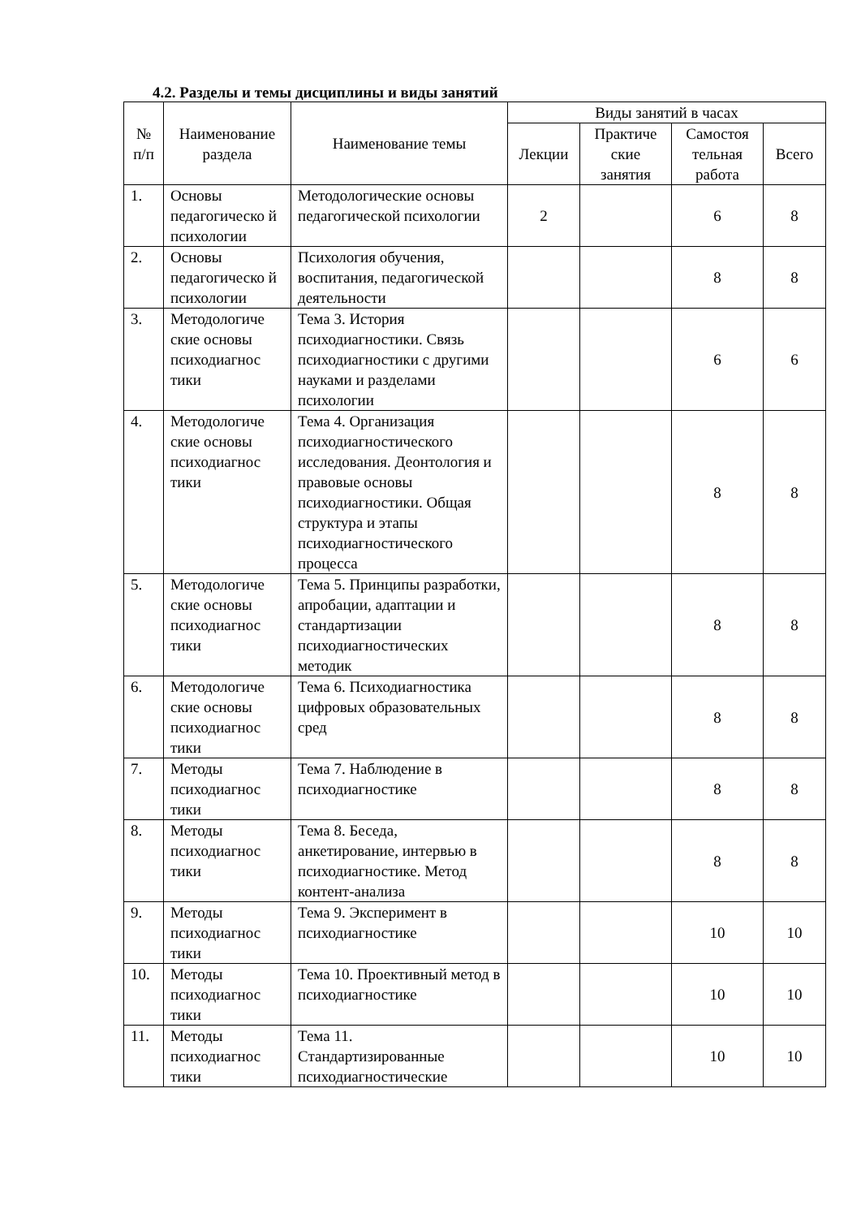4.2. Разделы и темы дисциплины и виды занятий
| № п/п | Наименование раздела | Наименование темы | Виды занятий в часах | | | |
| --- | --- | --- | --- | --- | --- | --- |
| | | | Лекции | Практиче ские занятия | Самостоя тельная работа | Всего |
| 1. | Основы педагогическо й психологии | Методологические основы педагогической психологии | 2 | | 6 | 8 |
| 2. | Основы педагогическо й психологии | Психология обучения, воспитания, педагогической деятельности | | | 8 | 8 |
| 3. | Методологиче ские основы психодиагнос тики | Тема 3. История психодиагностики. Связь психодиагностики с другими науками и разделами психологии | | | 6 | 6 |
| 4. | Методологиче ские основы психодиагнос тики | Тема 4. Организация психодиагностического исследования. Деонтология и правовые основы психодиагностики. Общая структура и этапы психодиагностического процесса | | | 8 | 8 |
| 5. | Методологиче ские основы психодиагнос тики | Тема 5. Принципы разработки, апробации, адаптации и стандартизации психодиагностических методик | | | 8 | 8 |
| 6. | Методологиче ские основы психодиагнос тики | Тема 6. Психодиагностика цифровых образовательных сред | | | 8 | 8 |
| 7. | Методы психодиагнос тики | Тема 7. Наблюдение в психодиагностике | | | 8 | 8 |
| 8. | Методы психодиагнос тики | Тема 8. Беседа, анкетирование, интервью в психодиагностике. Метод контент-анализа | | | 8 | 8 |
| 9. | Методы психодиагнос тики | Тема 9. Эксперимент в психодиагностике | | | 10 | 10 |
| 10. | Методы психодиагнос тики | Тема 10. Проективный метод в психодиагностике | | | 10 | 10 |
| 11. | Методы психодиагнос тики | Тема 11. Стандартизированные психодиагностические | | | 10 | 10 |